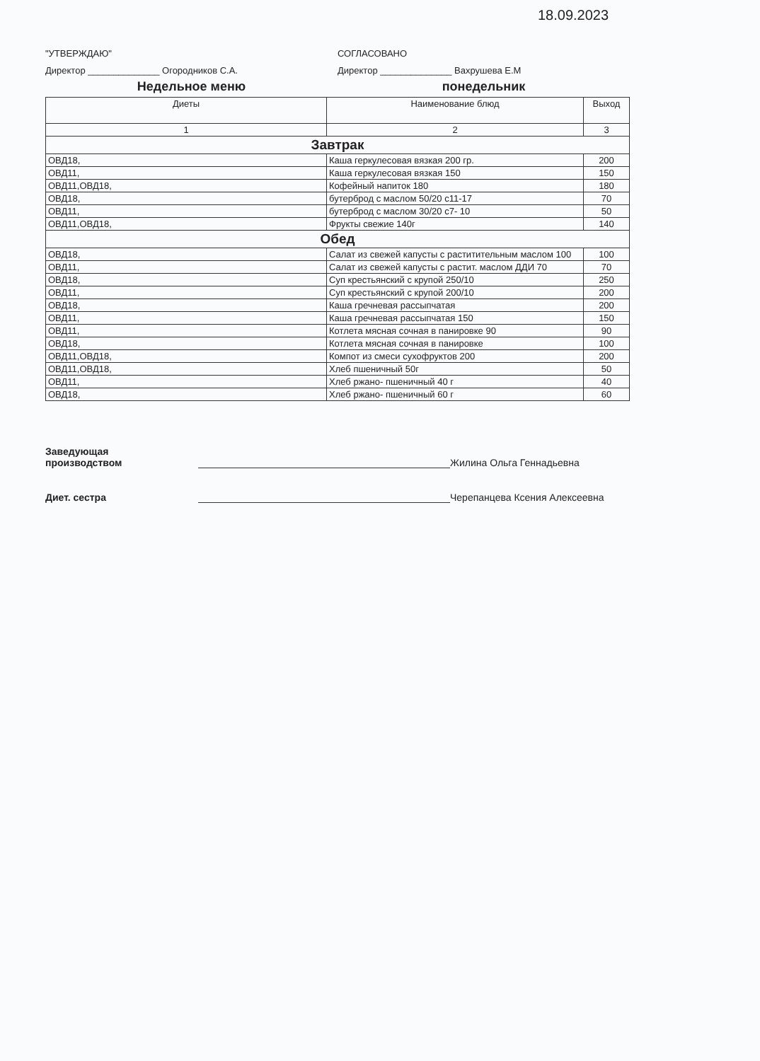18.09.2023
"УТВЕРЖДАЮ"
Директор ______________ Огородников С.А.
СОГЛАСОВАНО
Директор ______________ Вахрушева Е.М
Недельное меню понедельник
| Диеты | Наименование блюд | Выход |
| --- | --- | --- |
| 1 | 2 | 3 |
| Завтрак | | |
| ОВД18, | Каша геркулесовая вязкая 200 гр. | 200 |
| ОВД11, | Каша геркулесовая вязкая 150 | 150 |
| ОВД11,ОВД18, | Кофейный напиток 180 | 180 |
| ОВД18, | бутерброд с маслом 50/20 с11-17 | 70 |
| ОВД11, | бутерброд с маслом 30/20 с7- 10 | 50 |
| ОВД11,ОВД18, | Фрукты свежие 140г | 140 |
| Обед | | |
| ОВД18, | Салат из свежей капусты с раститительным маслом 100 | 100 |
| ОВД11, | Салат из свежей капусты с растит. маслом ДДИ 70 | 70 |
| ОВД18, | Суп крестьянский с крупой 250/10 | 250 |
| ОВД11, | Суп крестьянский с крупой 200/10 | 200 |
| ОВД18, | Каша гречневая рассыпчатая | 200 |
| ОВД11, | Каша гречневая рассыпчатая 150 | 150 |
| ОВД11, | Котлета мясная сочная в панировке 90 | 90 |
| ОВД18, | Котлета мясная сочная в панировке | 100 |
| ОВД11,ОВД18, | Компот из смеси сухофруктов 200 | 200 |
| ОВД11,ОВД18, | Хлеб пшеничный 50г | 50 |
| ОВД11, | Хлеб ржано- пшеничный 40 г | 40 |
| ОВД18, | Хлеб ржано- пшеничный 60 г | 60 |
Заведующая
производством
Жилина Ольга Геннадьевна
Диет. сестра
Черепанцева Ксения Алексеевна